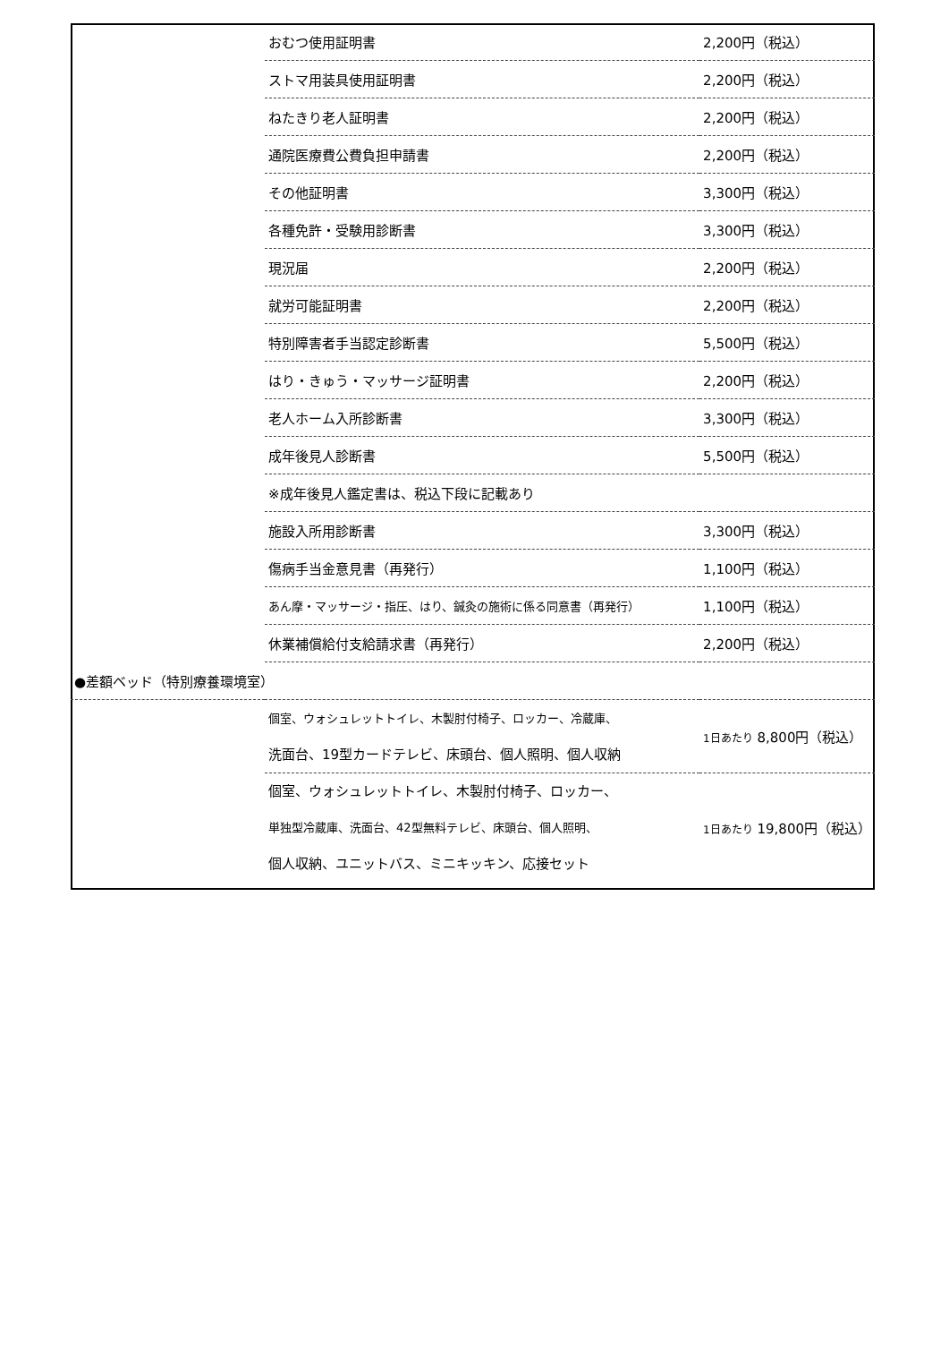| | おむつ使用証明書 | 2,200円（税込） |
| | ストマ用装具使用証明書 | 2,200円（税込） |
| | ねたきり老人証明書 | 2,200円（税込） |
| | 通院医療費公費負担申請書 | 2,200円（税込） |
| | その他証明書 | 3,300円（税込） |
| | 各種免許・受験用診断書 | 3,300円（税込） |
| | 現況届 | 2,200円（税込） |
| | 就労可能証明書 | 2,200円（税込） |
| | 特別障害者手当認定診断書 | 5,500円（税込） |
| | はり・きゅう・マッサージ証明書 | 2,200円（税込） |
| | 老人ホーム入所診断書 | 3,300円（税込） |
| | 成年後見人診断書 | 5,500円（税込） |
| | ※成年後見人鑑定書は、税込下段に記載あり | |
| | 施設入所用診断書 | 3,300円（税込） |
| | 傷病手当金意見書（再発行） | 1,100円（税込） |
| | あん摩・マッサージ・指圧、はり、鍼灸の施術に係る同意書（再発行） | 1,100円（税込） |
| | 休業補償給付支給請求書（再発行） | 2,200円（税込） |
| ●差額ベッド（特別療養環境室） | | |
| | 個室、ウォシュレットトイレ、木製肘付椅子、ロッカー、冷蔵庫、 洗面台、19型カードテレビ、床頭台、個人照明、個人収納 | 1日あたり 8,800円（税込） |
| | 個室、ウォシュレットトイレ、木製肘付椅子、ロッカー、 単独型冷蔵庫、洗面台、42型無料テレビ、床頭台、個人照明、 個人収納、ユニットバス、ミニキッキン、応接セット | 1日あたり 19,800円（税込） |